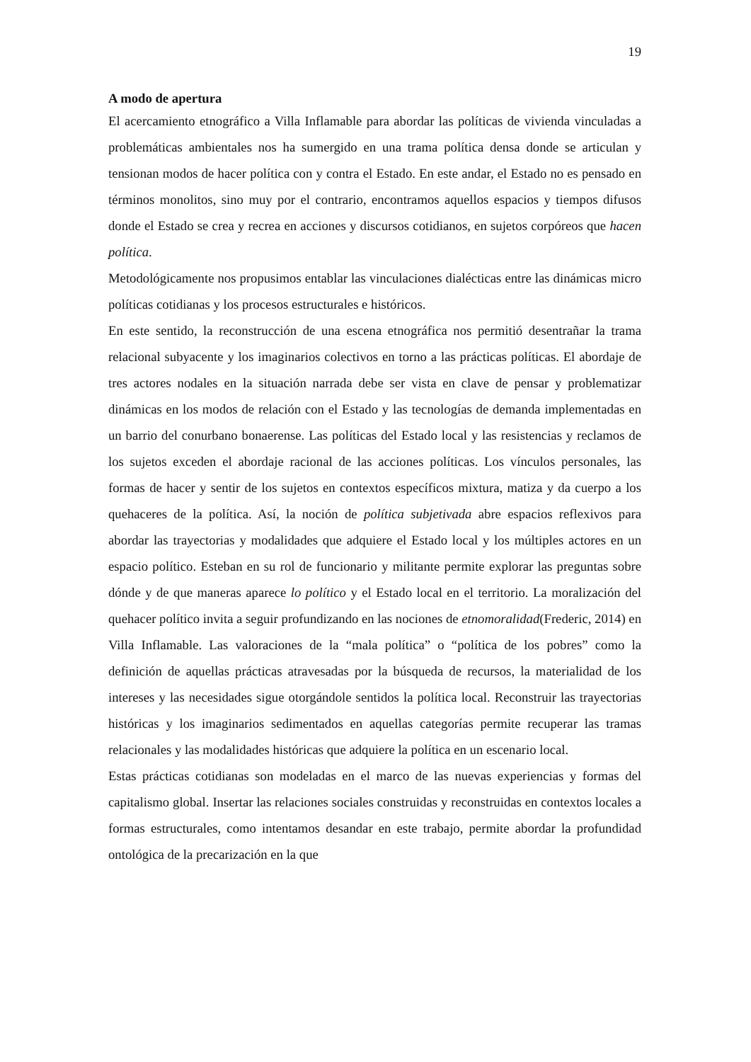19
A modo de apertura
El acercamiento etnográfico a Villa Inflamable para abordar las políticas de vivienda vinculadas a problemáticas ambientales nos ha sumergido en una trama política densa donde se articulan y tensionan modos de hacer política con y contra el Estado. En este andar, el Estado no es pensado en términos monolitos, sino muy por el contrario, encontramos aquellos espacios y tiempos difusos donde el Estado se crea y recrea en acciones y discursos cotidianos, en sujetos corpóreos que hacen política.
Metodológicamente nos propusimos entablar las vinculaciones dialécticas entre las dinámicas micro políticas cotidianas y los procesos estructurales e históricos.
En este sentido, la reconstrucción de una escena etnográfica nos permitió desentrañar la trama relacional subyacente y los imaginarios colectivos en torno a las prácticas políticas. El abordaje de tres actores nodales en la situación narrada debe ser vista en clave de pensar y problematizar dinámicas en los modos de relación con el Estado y las tecnologías de demanda implementadas en un barrio del conurbano bonaerense. Las políticas del Estado local y las resistencias y reclamos de los sujetos exceden el abordaje racional de las acciones políticas. Los vínculos personales, las formas de hacer y sentir de los sujetos en contextos específicos mixtura, matiza y da cuerpo a los quehaceres de la política. Así, la noción de política subjetivada abre espacios reflexivos para abordar las trayectorias y modalidades que adquiere el Estado local y los múltiples actores en un espacio político. Esteban en su rol de funcionario y militante permite explorar las preguntas sobre dónde y de que maneras aparece lo político y el Estado local en el territorio. La moralización del quehacer político invita a seguir profundizando en las nociones de etnomoralidad(Frederic, 2014) en Villa Inflamable. Las valoraciones de la “mala política” o “política de los pobres” como la definición de aquellas prácticas atravesadas por la búsqueda de recursos, la materialidad de los intereses y las necesidades sigue otorgándole sentidos la política local. Reconstruir las trayectorias históricas y los imaginarios sedimentados en aquellas categorías permite recuperar las tramas relacionales y las modalidades históricas que adquiere la política en un escenario local.
Estas prácticas cotidianas son modeladas en el marco de las nuevas experiencias y formas del capitalismo global. Insertar las relaciones sociales construidas y reconstruidas en contextos locales a formas estructurales, como intentamos desandar en este trabajo, permite abordar la profundidad ontológica de la precarización en la que